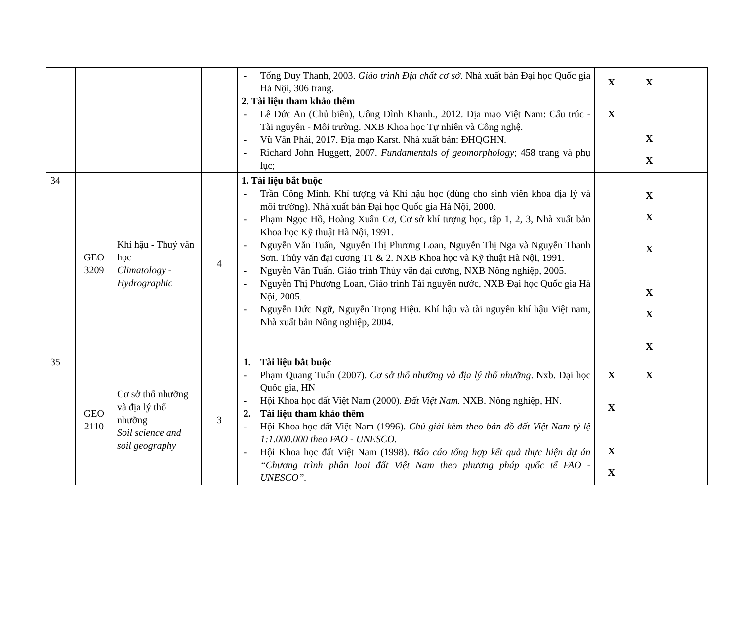| | | | | - Tống Duy Thanh, 2003. Giáo trình Địa chất cơ sở . Nhà xuất bản Đại học Quốc gia Hà Nội, 306 trang. 2. Tài liệu tham khảo thêm - Lê Đức An (Chủ biên), Uông Đình Khanh., 2012. Địa mao Việt Nam: Cấu trúc - Tài nguyên - Môi trường. NXB Khoa học Tự nhiên và Công nghệ. - Vũ Văn Phái, 2017. Địa mạo Karst. Nhà xuất bản: ĐHQGHN. - Richard John Huggett, 2007. Fundamentals of geomorphology ; 458 trang và phụ lục; | X X | X X X | |
| 34 | GEO 3209 | Khí hậu - Thuỷ văn học Climatology - Hydrographic | 4 | 1. Tài liệu bắt buộc - Trần Công Minh. Khí tượng và Khí hậu học (dùng cho sinh viên khoa địa lý và môi trường). Nhà xuất bản Đại học Quốc gia Hà Nội, 2000. - Phạm Ngọc Hồ, Hoàng Xuân Cơ, Cơ sở khí tượng học, tập 1, 2, 3, Nhà xuất bản Khoa học Kỹ thuật Hà Nội, 1991. - Nguyễn Văn Tuấn, Nguyễn Thị Phương Loan, Nguyễn Thị Nga và Nguyễn Thanh Sơn. Thủy văn đại cương T1 & 2. NXB Khoa học và Kỹ thuật Hà Nội, 1991. - Nguyễn Văn Tuấn. Giáo trình Thủy văn đại cương, NXB Nông nghiệp, 2005. - Nguyễn Thị Phương Loan, Giáo trình Tài nguyên nước, NXB Đại học Quốc gia Hà Nội, 2005. - Nguyễn Đức Ngữ, Nguyễn Trọng Hiệu. Khí hậu và tài nguyên khí hậu Việt nam, Nhà xuất bản Nông nghiệp, 2004. | | X X X X X X | |
| 35 | GEO 2110 | Cơ sở thổ nhưỡng và địa lý thổ nhưỡng Soil science and soil geography | 3 | 1. Tài liệu bắt buộc - Phạm Quang Tuấn (2007). Cơ sở thổ nhưỡng và địa lý thổ nhưỡng . Nxb. Đại học Quốc gia, HN - Hội Khoa học đất Việt Nam (2000). Đất Việt Nam. NXB. Nông nghiệp, HN. 2. Tài liệu tham khảo thêm - Hội Khoa học đất Việt Nam (1996). Chú giải kèm theo bản đồ đất Việt Nam tỷ lệ 1:1.000.000 theo FAO - UNESCO. - Hội Khoa học đất Việt Nam (1998). Báo cáo tổng hợp kết quả thực hiện dự án “Chương trình phân loại đất Việt Nam theo phương pháp quốc tế FAO - UNESCO”. | X X X X | X | |